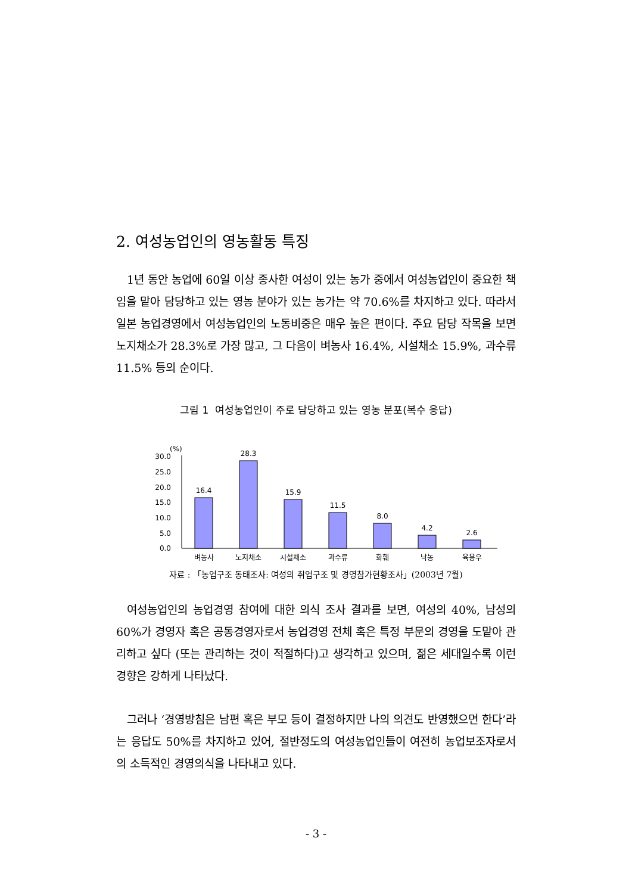2. 여성농업인의 영농활동 특징
1년 동안 농업에 60일 이상 종사한 여성이 있는 농가 중에서 여성농업인이 중요한 책임을 맡아 담당하고 있는 영농 분야가 있는 농가는 약 70.6%를 차지하고 있다. 따라서 일본 농업경영에서 여성농업인의 노동비중은 매우 높은 편이다. 주요 담당 작목을 보면 노지채소가 28.3%로 가장 많고, 그 다음이 벼농사 16.4%, 시설채소 15.9%, 과수류 11.5% 등의 순이다.
그림 1 여성농업인이 주로 담당하고 있는 영농 분포(복수 응답)
(%)
30.0
25.0
20.0
15.0
10.0
5.0
0.0
16.4
28.3
15.9
11.5
8.0
4.2
2.6
벼농사
노지채소
시설채소
과수류
화훼
낙농
육용우
자료 : 「농업구조 동태조사: 여성의 취업구조 및 경영참가현황조사」(2003년 7월)
여성농업인의 농업경영 참여에 대한 의식 조사 결과를 보면, 여성의 40%, 남성의 60%가 경영자 혹은 공동경영자로서 농업경영 전체 혹은 특정 부문의 경영을 도맡아 관리하고 싶다 (또는 관리하는 것이 적절하다)고 생각하고 있으며, 젊은 세대일수록 이런 경향은 강하게 나타났다.
그러나 ‘경영방침은 남편 혹은 부모 등이 결정하지만 나의 의견도 반영했으면 한다’라는 응답도 50%를 차지하고 있어, 절반정도의 여성농업인들이 여전히 농업보조자로서의 소득적인 경영의식을 나타내고 있다.
- 3 -